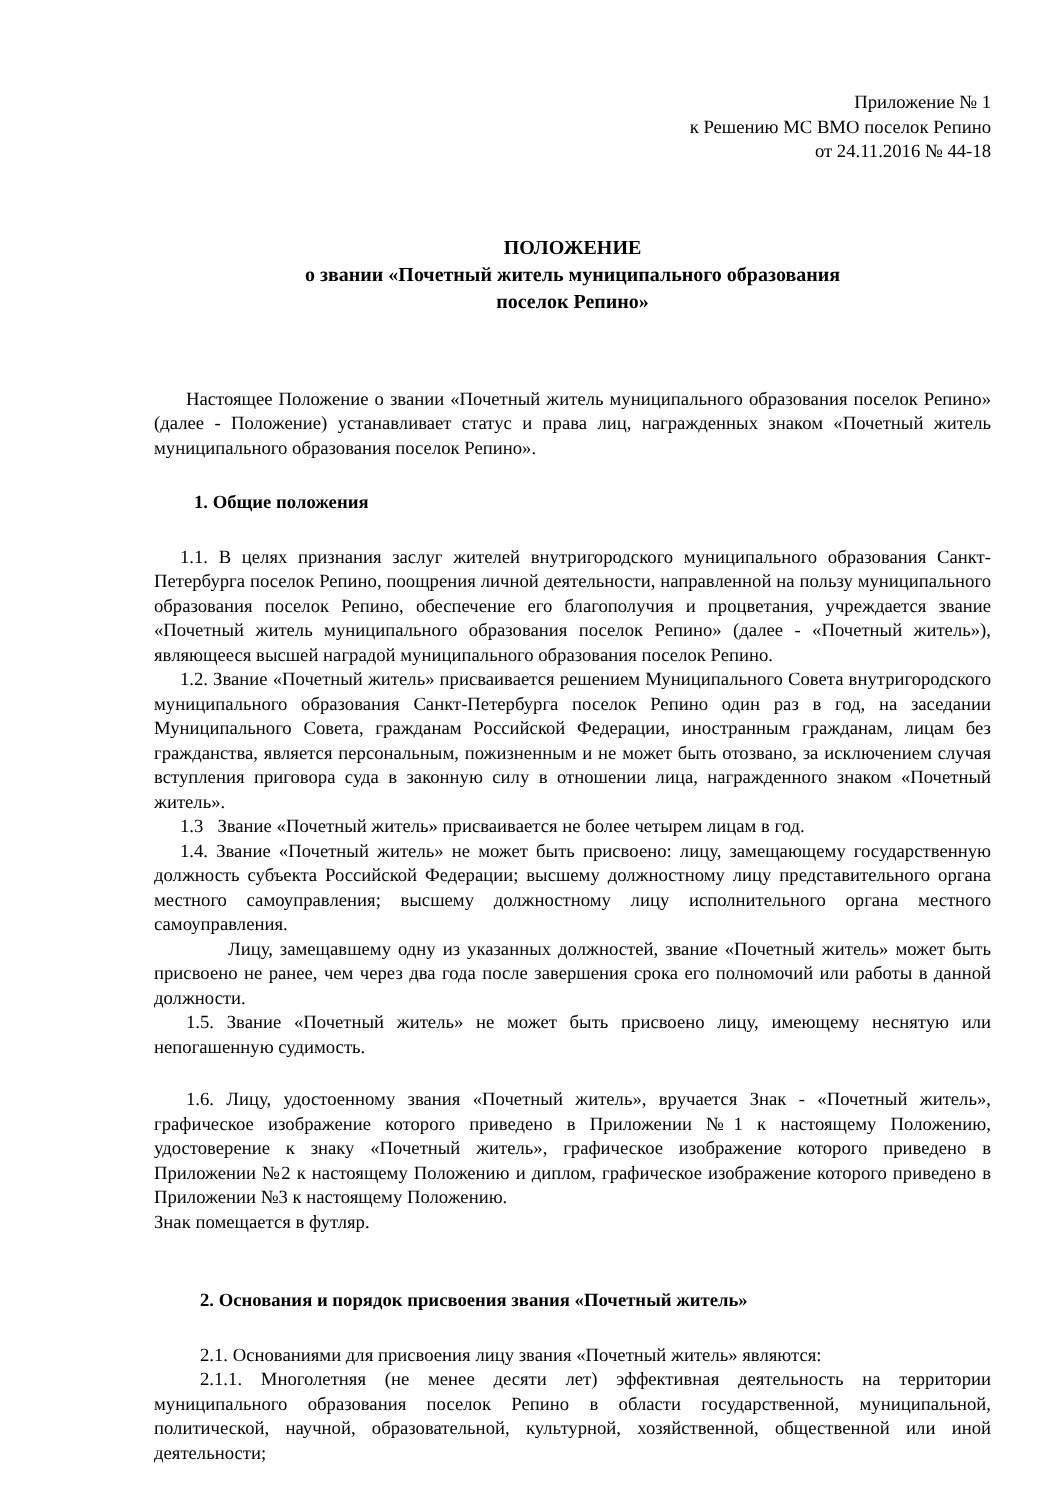Приложение № 1
к Решению МС ВМО поселок Репино
от 24.11.2016 № 44-18
ПОЛОЖЕНИЕ
о звании «Почетный житель муниципального образования
поселок Репино»
Настоящее Положение о звании «Почетный житель муниципального образования поселок Репино» (далее - Положение) устанавливает статус и права лиц, награжденных знаком «Почетный житель муниципального образования поселок Репино».
1. Общие положения
1.1. В целях признания заслуг жителей внутригородского муниципального образования Санкт-Петербурга поселок Репино, поощрения личной деятельности, направленной на пользу муниципального образования поселок Репино, обеспечение его благополучия и процветания, учреждается звание «Почетный житель муниципального образования поселок Репино» (далее - «Почетный житель»), являющееся высшей наградой муниципального образования поселок Репино.
1.2. Звание «Почетный житель» присваивается решением Муниципального Совета внутригородского муниципального образования Санкт-Петербурга поселок Репино один раз в год, на заседании Муниципального Совета, гражданам Российской Федерации, иностранным гражданам, лицам без гражданства, является персональным, пожизненным и не может быть отозвано, за исключением случая вступления приговора суда в законную силу в отношении лица, награжденного знаком «Почетный житель».
1.3 Звание «Почетный житель» присваивается не более четырем лицам в год.
1.4. Звание «Почетный житель» не может быть присвоено: лицу, замещающему государственную должность субъекта Российской Федерации; высшему должностному лицу представительного органа местного самоуправления; высшему должностному лицу исполнительного органа местного самоуправления.
Лицу, замещавшему одну из указанных должностей, звание «Почетный житель» может быть присвоено не ранее, чем через два года после завершения срока его полномочий или работы в данной должности.
1.5. Звание «Почетный житель» не может быть присвоено лицу, имеющему неснятую или непогашенную судимость.
1.6. Лицу, удостоенному звания «Почетный житель», вручается Знак - «Почетный житель», графическое изображение которого приведено в Приложении №1 к настоящему Положению, удостоверение к знаку «Почетный житель», графическое изображение которого приведено в Приложении №2 к настоящему Положению и диплом, графическое изображение которого приведено в Приложении №3 к настоящему Положению.
Знак помещается в футляр.
2. Основания и порядок присвоения звания «Почетный житель»
2.1. Основаниями для присвоения лицу звания «Почетный житель» являются:
2.1.1. Многолетняя (не менее десяти лет) эффективная деятельность на территории муниципального образования поселок Репино в области государственной, муниципальной, политической, научной, образовательной, культурной, хозяйственной, общественной или иной деятельности;